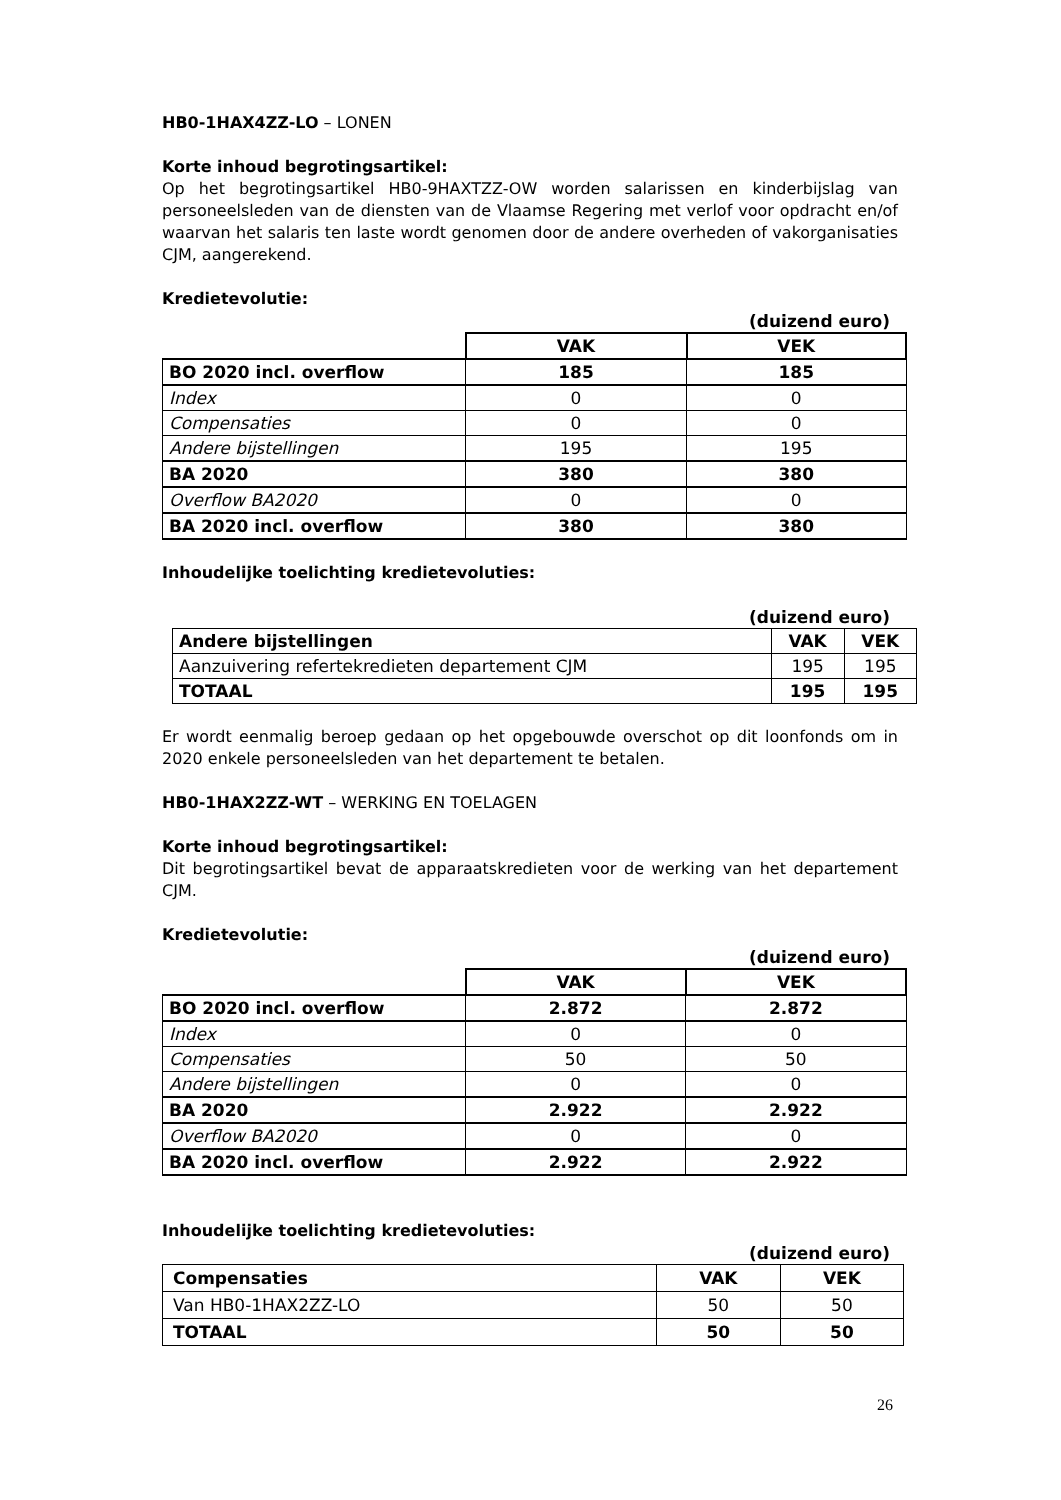HB0-1HAX4ZZ-LO – LONEN
Korte inhoud begrotingsartikel:
Op het begrotingsartikel HB0-9HAXTZZ-OW worden salarissen en kinderbijslag van personeelsleden van de diensten van de Vlaamse Regering met verlof voor opdracht en/of waarvan het salaris ten laste wordt genomen door de andere overheden of vakorganisaties CJM, aangerekend.
Kredietevolutie:
(duizend euro)
| | VAK | VEK |
| BO 2020 incl. overflow | 185 | 185 |
| Index | 0 | 0 |
| Compensaties | 0 | 0 |
| Andere bijstellingen | 195 | 195 |
| BA 2020 | 380 | 380 |
| Overflow BA2020 | 0 | 0 |
| BA 2020 incl. overflow | 380 | 380 |
Inhoudelijke toelichting kredietevoluties:
(duizend euro)
| Andere bijstellingen | VAK | VEK |
| --- | --- | --- |
| Aanzuivering refertekredieten departement CJM | 195 | 195 |
| TOTAAL | 195 | 195 |
Er wordt eenmalig beroep gedaan op het opgebouwde overschot op dit loonfonds om in 2020 enkele personeelsleden van het departement te betalen.
HB0-1HAX2ZZ-WT – WERKING EN TOELAGEN
Korte inhoud begrotingsartikel:
Dit begrotingsartikel bevat de apparaatskredieten voor de werking van het departement CJM.
Kredietevolutie:
(duizend euro)
| | VAK | VEK |
| BO 2020 incl. overflow | 2.872 | 2.872 |
| Index | 0 | 0 |
| Compensaties | 50 | 50 |
| Andere bijstellingen | 0 | 0 |
| BA 2020 | 2.922 | 2.922 |
| Overflow BA2020 | 0 | 0 |
| BA 2020 incl. overflow | 2.922 | 2.922 |
Inhoudelijke toelichting kredietevoluties:
(duizend euro)
| Compensaties | VAK | VEK |
| --- | --- | --- |
| Van HB0-1HAX2ZZ-LO | 50 | 50 |
| TOTAAL | 50 | 50 |
26